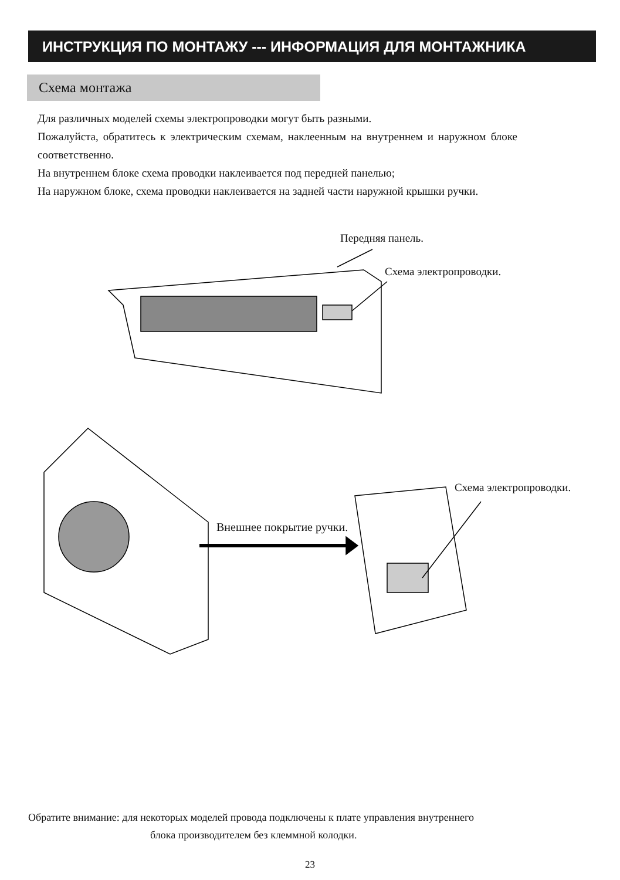ИНСТРУКЦИЯ ПО МОНТАЖУ --- ИНФОРМАЦИЯ ДЛЯ МОНТАЖНИКА
Схема монтажа
Для различных моделей схемы электропроводки могут быть разными.
Пожалуйста, обратитесь к электрическим схемам, наклеенным на внутреннем и наружном блоке соответственно.
На внутреннем блоке схема проводки наклеивается под передней панелью;
На наружном блоке, схема проводки наклеивается на задней части наружной крышки ручки.
Передняя панель.
Схема электропроводки.
Внешнее покрытие ручки.
Схема электропроводки.
Обратите внимание: для некоторых моделей провода подключены к плате управления внутреннего
блока производителем без клеммной колодки.
23